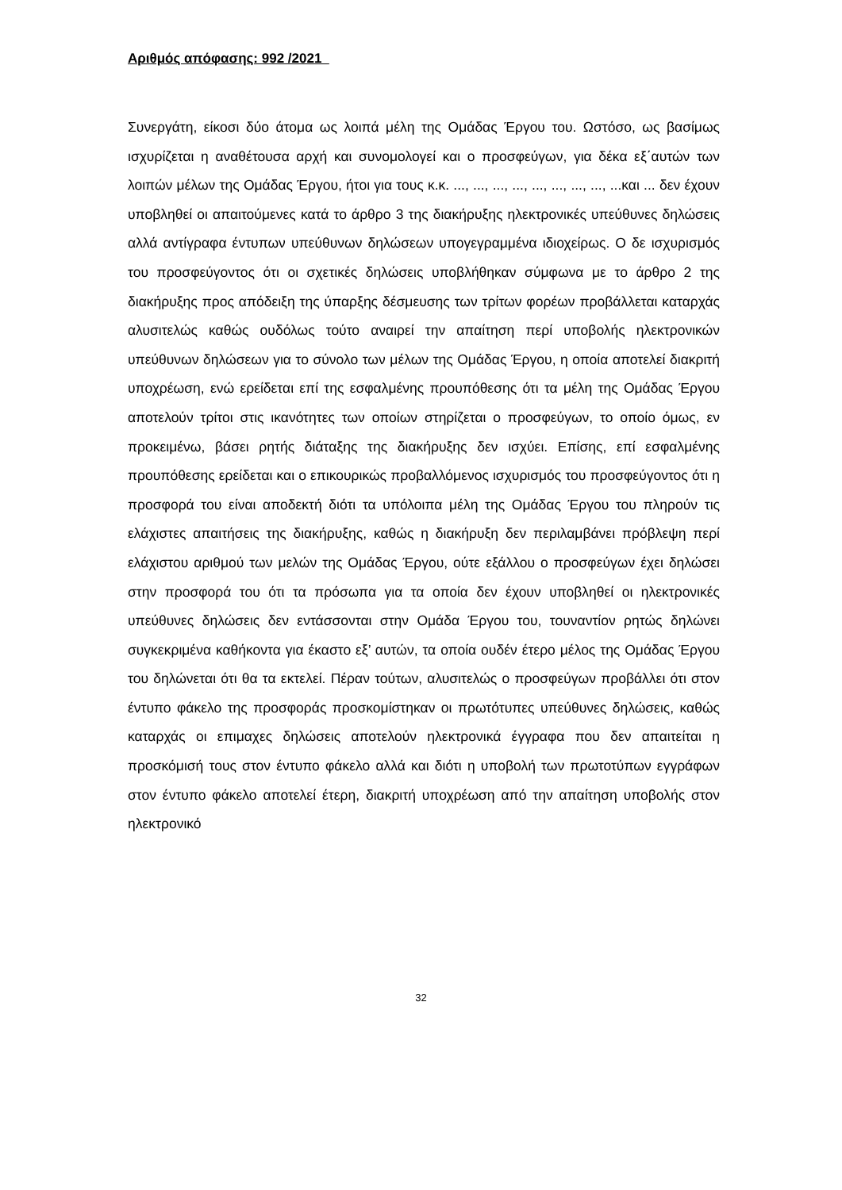Αριθμός απόφασης: 992 /2021
Συνεργάτη, είκοσι δύο άτομα ως λοιπά μέλη της Ομάδας Έργου του. Ωστόσο, ως βασίμως ισχυρίζεται η αναθέτουσα αρχή και συνομολογεί και ο προσφεύγων, για δέκα εξ΄αυτών των λοιπών μέλων της Ομάδας Έργου, ήτοι για τους κ.κ. ..., ..., ..., ..., ..., ..., ..., ..., ...και ... δεν έχουν υποβληθεί οι απαιτούμενες κατά το άρθρο 3 της διακήρυξης ηλεκτρονικές υπεύθυνες δηλώσεις αλλά αντίγραφα έντυπων υπεύθυνων δηλώσεων υπογεγραμμένα ιδιοχείρως. Ο δε ισχυρισμός του προσφεύγοντος ότι οι σχετικές δηλώσεις υποβλήθηκαν σύμφωνα με το άρθρο 2 της διακήρυξης προς απόδειξη της ύπαρξης δέσμευσης των τρίτων φορέων προβάλλεται καταρχάς αλυσιτελώς καθώς ουδόλως τούτο αναιρεί την απαίτηση περί υποβολής ηλεκτρονικών υπεύθυνων δηλώσεων για το σύνολο των μέλων της Ομάδας Έργου, η οποία αποτελεί διακριτή υποχρέωση, ενώ ερείδεται επί της εσφαλμένης προυπόθεσης ότι τα μέλη της Ομάδας Έργου αποτελούν τρίτοι στις ικανότητες των οποίων στηρίζεται ο προσφεύγων, το οποίο όμως, εν προκειμένω, βάσει ρητής διάταξης της διακήρυξης δεν ισχύει. Επίσης, επί εσφαλμένης προυπόθεσης ερείδεται και ο επικουρικώς προβαλλόμενος ισχυρισμός του προσφεύγοντος ότι η προσφορά του είναι αποδεκτή διότι τα υπόλοιπα μέλη της Ομάδας Έργου του πληρούν τις ελάχιστες απαιτήσεις της διακήρυξης, καθώς η διακήρυξη δεν περιλαμβάνει πρόβλεψη περί ελάχιστου αριθμού των μελών της Ομάδας Έργου, ούτε εξάλλου ο προσφεύγων έχει δηλώσει στην προσφορά του ότι τα πρόσωπα για τα οποία δεν έχουν υποβληθεί οι ηλεκτρονικές υπεύθυνες δηλώσεις δεν εντάσσονται στην Ομάδα Έργου του, τουναντίον ρητώς δηλώνει συγκεκριμένα καθήκοντα για έκαστο εξ’ αυτών, τα οποία ουδέν έτερο μέλος της Ομάδας Έργου του δηλώνεται ότι θα τα εκτελεί. Πέραν τούτων, αλυσιτελώς ο προσφεύγων προβάλλει ότι στον έντυπο φάκελο της προσφοράς προσκομίστηκαν οι πρωτότυπες υπεύθυνες δηλώσεις, καθώς καταρχάς οι επιμαχες δηλώσεις αποτελούν ηλεκτρονικά έγγραφα που δεν απαιτείται η προσκόμισή τους στον έντυπο φάκελο αλλά και διότι η υποβολή των πρωτοτύπων εγγράφων στον έντυπο φάκελο αποτελεί έτερη, διακριτή υποχρέωση από την απαίτηση υποβολής στον ηλεκτρονικό
32